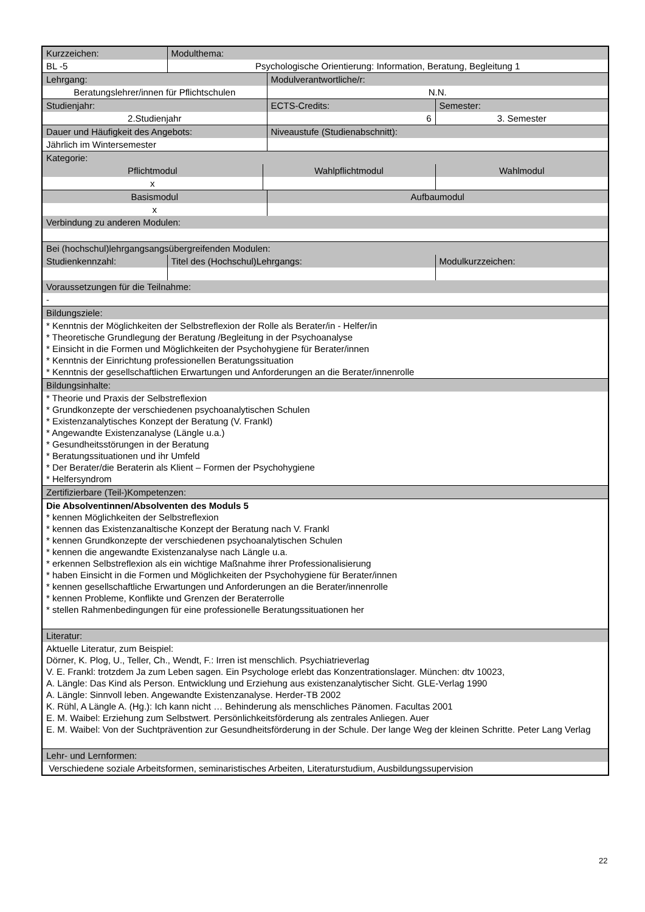| Kurzzeichen: | Modulthema: | | | |
| BL -5 | Psychologische Orientierung: Information, Beratung, Begleitung 1 | | | |
| Lehrgang: | | | Modulverantwortliche/r: | |
| Beratungslehrer/innen für Pflichtschulen | | | N.N. | |
| Studienjahr: | | | ECTS-Credits: | Semester: |
| 2.Studienjahr | | | 6 | 3. Semester |
| Dauer und Häufigkeit des Angebots: | | | Niveaustufe (Studienabschnitt): | |
| Jährlich im Wintersemester | | | | |
| Kategorie: | | | | |
| Pflichtmodul | | Wahlpflichtmodul | | Wahlmodul |
| x | | | | |
| Basismodul | | | Aufbaumodul | |
| x | | | | |
| Verbindung zu anderen Modulen: | | | | |
| Bei (hochschul)lehrgangsangsübergreifenden Modulen: | | | | |
| Studienkennzahl: | Titel des (Hochschul)Lehrgangs: | | | Modulkurzzeichen: |
| Voraussetzungen für die Teilnahme: | | | | |
| - | | | | |
| Bildungsziele: | | | | |
| * Kenntnis der Möglichkeiten der Selbstreflexion der Rolle als Berater/in - Helfer/in * Theoretische Grundlegung der Beratung /Begleitung in der Psychoanalyse * Einsicht in die Formen und Möglichkeiten der Psychohygiene für Berater/innen * Kenntnis der Einrichtung professionellen Beratungssituation * Kenntnis der gesellschaftlichen Erwartungen und Anforderungen an die Berater/innenrolle | | | | |
| Bildungsinhalte: | | | | |
| * Theorie und Praxis der Selbstreflexion * Grundkonzepte der verschiedenen psychoanalytischen Schulen * Existenzanalytisches Konzept der Beratung (V. Frankl) * Angewandte Existenzanalyse (Längle u.a.) * Gesundheitsstörungen in der Beratung * Beratungssituationen und ihr Umfeld * Der Berater/die Beraterin als Klient – Formen der Psychohygiene * Helfersyndrom | | | | |
| Zertifizierbare (Teil-)Kompetenzen: | | | | |
| Die Absolventinnen/Absolventen des Moduls 5 * kennen Möglichkeiten der Selbstreflexion * kennen das Existenzanaltische Konzept der Beratung nach V. Frankl * kennen Grundkonzepte der verschiedenen psychoanalytischen Schulen * kennen die angewandte Existenzanalyse nach Längle u.a. * erkennen Selbstreflexion als ein wichtige Maßnahme ihrer Professionalisierung * haben Einsicht in die Formen und Möglichkeiten der Psychohygiene für Berater/innen * kennen gesellschaftliche Erwartungen und Anforderungen an die Berater/innenrolle * kennen Probleme, Konflikte und Grenzen der Beraterrolle * stellen Rahmenbedingungen für eine professionelle Beratungssituationen her | | | | |
| Literatur: | | | | |
| Aktuelle Literatur, zum Beispiel: Dörner, K. Plog, U., Teller, Ch., Wendt, F.: Irren ist menschlich. Psychiatrieverlag V. E. Frankl: trotzdem Ja zum Leben sagen. Ein Psychologe erlebt das Konzentrationslager. München: dtv 10023, A. Längle: Das Kind als Person. Entwicklung und Erziehung aus existenzanalytischer Sicht. GLE-Verlag 1990 A. Längle: Sinnvoll leben. Angewandte Existenzanalyse. Herder-TB 2002 K. Rühl, A Längle A. (Hg.): Ich kann nicht … Behinderung als menschliches Pänomen. Facultas 2001 E. M. Waibel: Erziehung zum Selbstwert. Persönlichkeitsförderung als zentrales Anliegen. Auer E. M. Waibel: Von der Suchtprävention zur Gesundheitsförderung in der Schule. Der lange Weg der kleinen Schritte. Peter Lang Verlag | | | | |
| Lehr- und Lernformen: | | | | |
| Verschiedene soziale Arbeitsformen, seminaristisches Arbeiten, Literaturstudium, Ausbildungssupervision | | | | |
22